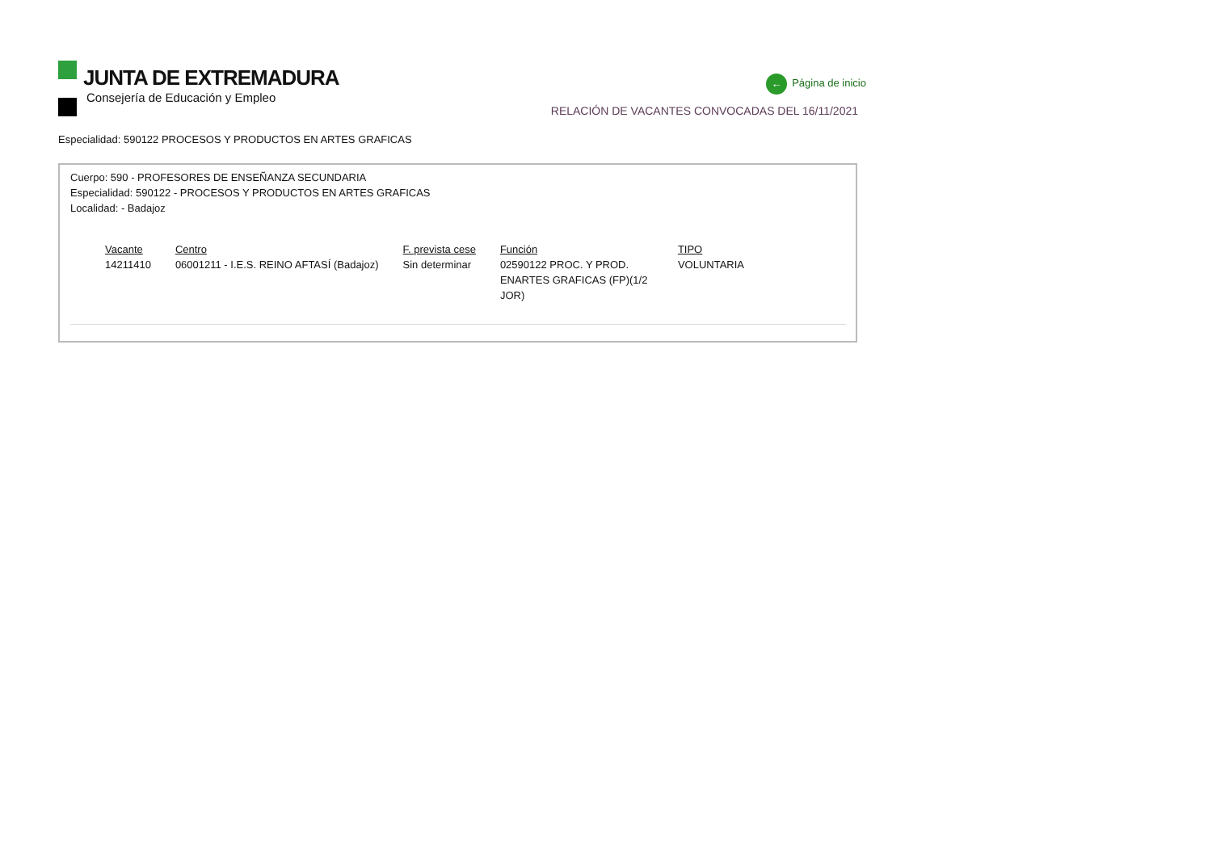JUNTA DE EXTREMADURA
Consejería de Educación y Empleo
← Página de inicio
RELACIÓN DE VACANTES CONVOCADAS DEL 16/11/2021
Especialidad: 590122 PROCESOS Y PRODUCTOS EN ARTES GRAFICAS
Cuerpo: 590 - PROFESORES DE ENSEÑANZA SECUNDARIA
Especialidad: 590122 - PROCESOS Y PRODUCTOS EN ARTES GRAFICAS
Localidad: - Badajoz
| Vacante | Centro | F. prevista cese | Función | TIPO |
| --- | --- | --- | --- | --- |
| 14211410 | 06001211 - I.E.S. REINO AFTASÍ (Badajoz) | Sin determinar | 02590122 PROC. Y PROD. ENARTES GRAFICAS (FP)(1/2 JOR) | VOLUNTARIA |